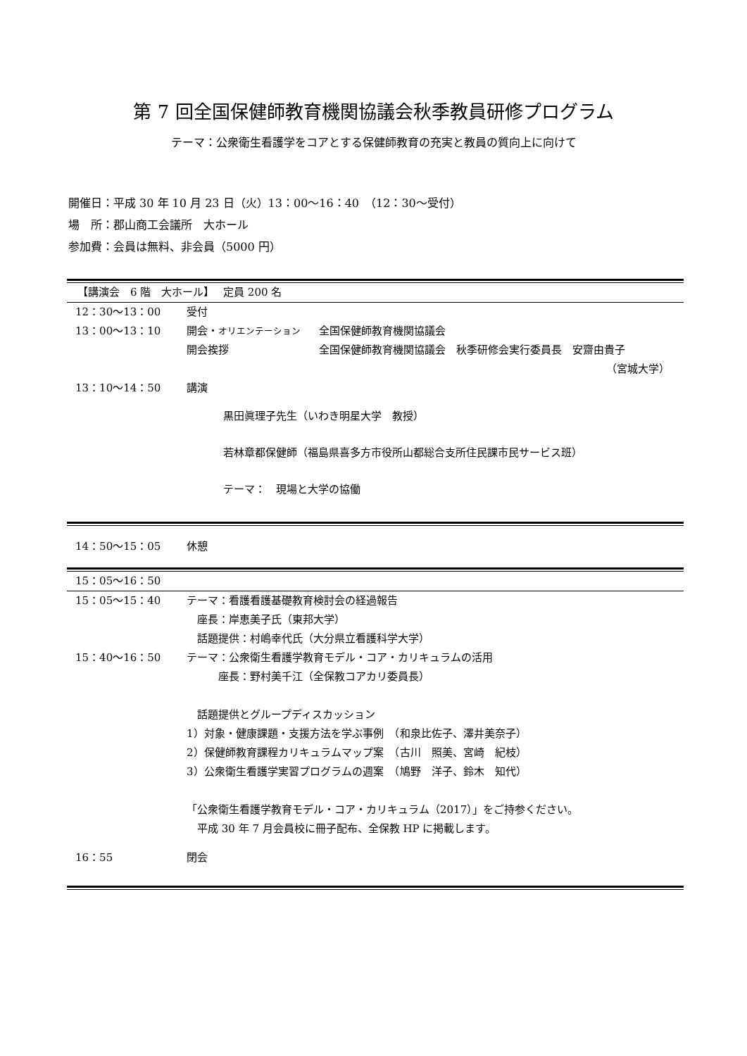第 7 回全国保健師教育機関協議会秋季教員研修プログラム
テーマ：公衆衛生看護学をコアとする保健師教育の充実と教員の質向上に向けて
開催日：平成 30 年 10 月 23 日（火）13：00～16：40　（12：30～受付）
場　所：郡山商工会議所　大ホール
参加費：会員は無料、非会員（5000 円）
【講演会　6 階　大ホール】　 定員 200 名
12：30～13：00 受付
13：00～13：10 開会・オリエンテーション 全国保健師教育機関協議会
開会挨拶 全国保健師教育機関協議会　秋季研修会実行委員長　安齋由貴子
（宮城大学）
13：10～14：50 講演
黒田眞理子先生（いわき明星大学　教授）
若林章都保健師（福島県喜多方市役所山都総合支所住民課市民サービス班）
テーマ：　現場と大学の協働
14：50～15：05 休憩
15：05～16：50
15：05～15：40 テーマ：看護看護基礎教育検討会の経過報告
　座長：岸恵美子氏（東邦大学）
　話題提供：村嶋幸代氏（大分県立看護科学大学）
15：40～16：50 テーマ：公衆衛生看護学教育モデル・コア・カリキュラムの活用
　　　座長：野村美千江（全保教コアカリ委員長）
　話題提供とグループディスカッション
1）対象・健康課題・支援方法を学ぶ事例　（和泉比佐子、澤井美奈子）
2）保健師教育課程カリキュラムマップ案　（古川　照美、宮崎　紀枝）
3）公衆衛生看護学実習プログラムの週案　（鳩野　洋子、鈴木　知代）
「公衆衛生看護学教育モデル・コア・カリキュラム（2017）」をご持参ください。
　平成 30 年 7 月会員校に冊子配布、全保教 HP に掲載します。
16：55 閉会